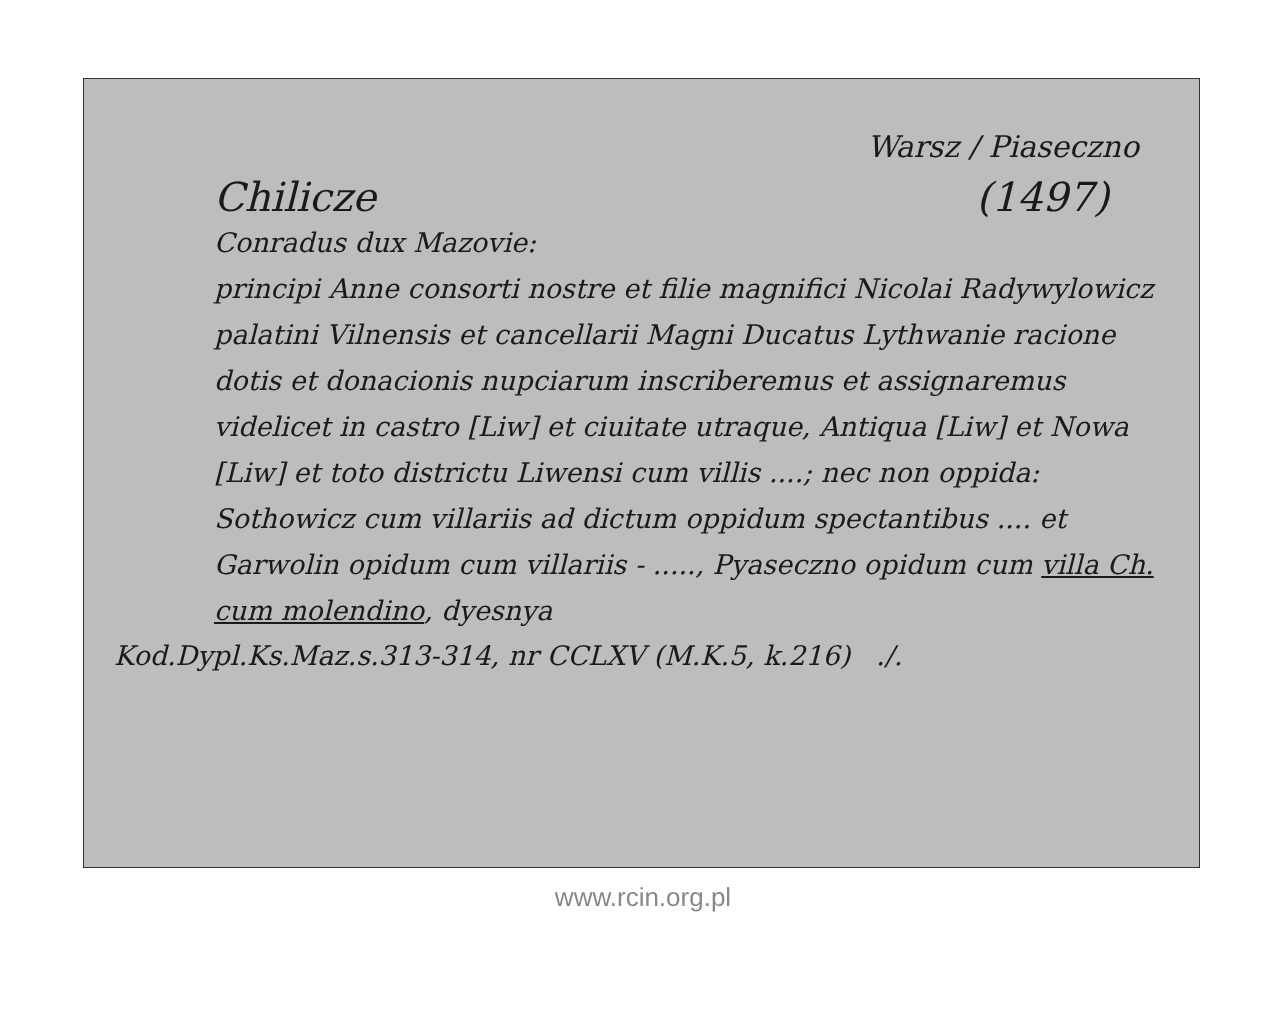Warsz / Piaseczno
Chilicze (1497)
Conradus dux Mazovie:
principi Anne consorti nostre et filie magnifici Nicolai Radywylowicz palatini Vilnensis et cancellarii Magni Ducatus Lythwanie racione dotis et donacionis nupciarum inscriberemus et assignaremus videlicet in castro [Liw] et ciuitate utraque, Antiqua [Liw] et Nowa [Liw] et toto districtu Liwensi cum villis ....; nec non oppida: Sothowicz cum villariis ad dictum oppidum spectantibus .... et Garwolin opidum cum villariis - ....., Pyaseczno opidum cum villa Ch. cum molendino, dyesnya
Kod.Dypl.Ks.Maz.s.313-314, nr CCLXV (M.K.5, k.216) ./.
www.rcin.org.pl